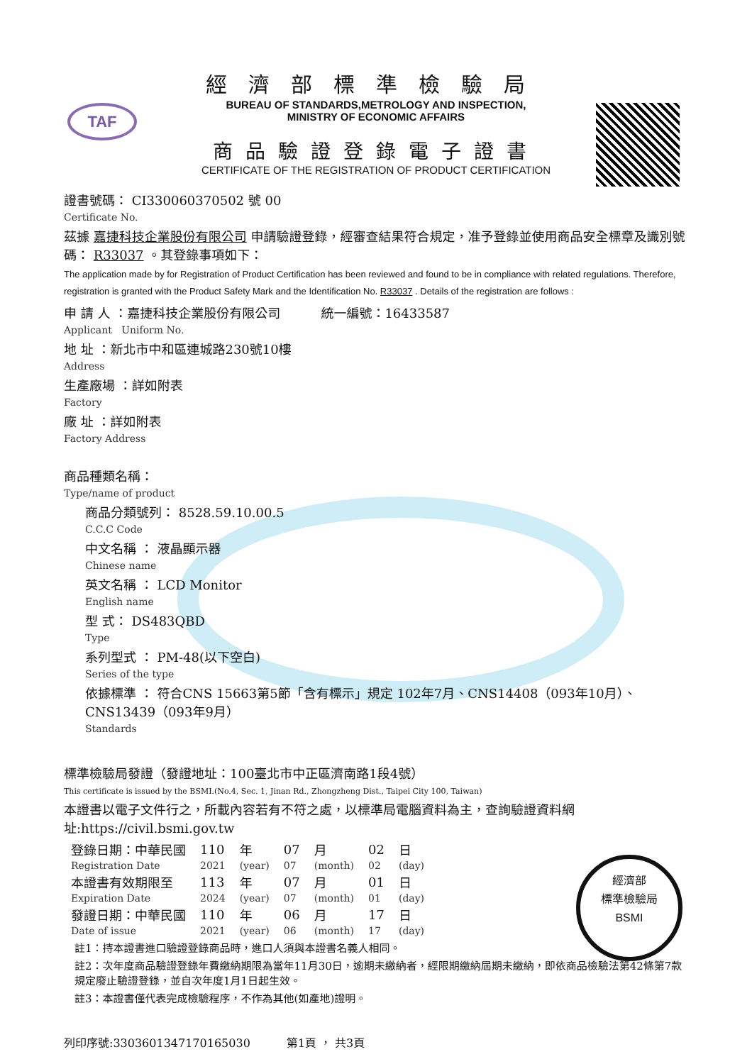TAF
經濟部標準檢驗局
BUREAU OF STANDARDS,METROLOGY AND INSPECTION,
MINISTRY OF ECONOMIC AFFAIRS
商品驗證登錄電子證書
CERTIFICATE OF THE REGISTRATION OF PRODUCT CERTIFICATION
證書號碼： CI330060370502 號 00
Certificate No.
茲據 嘉捷科技企業股份有限公司 申請驗證登錄，經審查結果符合規定，准予登錄並使用商品安全標章及識別號碼： R33037 。其登錄事項如下：
The application made by for Registration of Product Certification has been reviewed and found to be in compliance with related regulations. Therefore, registration is granted with the Product Safety Mark and the Identification No. R33037 . Details of the registration are follows :
申 請 人 ：嘉捷科技企業股份有限公司 統一編號：16433587
Applicant Uniform No.
地 址 ：新北市中和區連城路230號10樓
Address
生產廠場 ：詳如附表
Factory
廠 址 ：詳如附表
Factory Address
商品種類名稱：
Type/name of product
商品分類號列： 8528.59.10.00.5
C.C.C Code
中文名稱 ： 液晶顯示器
Chinese name
英文名稱 ： LCD Monitor
English name
型 式： DS483QBD
Type
系列型式 ： PM-48(以下空白)
Series of the type
依據標準 ： 符合CNS 15663第5節「含有標示」規定 102年7月、CNS14408（093年10月）、CNS13439（093年9月）
Standards
標準檢驗局發證（發證地址：100臺北市中正區濟南路1段4號）
This certificate is issued by the BSMI.(No.4, Sec. 1, Jinan Rd., Zhongzheng Dist., Taipei City 100, Taiwan)
本證書以電子文件行之，所載內容若有不符之處，以標準局電腦資料為主，查詢驗證資料網址:https://civil.bsmi.gov.tw
| 登錄日期：中華民國 | 110 | 年 | 07 | 月 | 02 | 日 |
| Registration Date | 2021 | (year) | 07 | (month) | 02 | (day) |
| 本證書有效期限至 | 113 | 年 | 07 | 月 | 01 | 日 |
| Expiration Date | 2024 | (year) | 07 | (month) | 01 | (day) |
| 發證日期：中華民國 | 110 | 年 | 06 | 月 | 17 | 日 |
| Date of issue | 2021 | (year) | 06 | (month) | 17 | (day) |
註1：持本證書進口驗證登錄商品時，進口人須與本證書名義人相同。
註2：次年度商品驗證登錄年費繳納期限為當年11月30日，逾期未繳納者，經限期繳納屆期未繳納，即依商品檢驗法第42條第7款規定廢止驗證登錄，並自次年度1月1日起生效。
註3：本證書僅代表完成檢驗程序，不作為其他(如產地)證明。
列印序號:3303601347170165030 第1頁 ， 共3頁
經濟部
標準檢驗局
BSMI